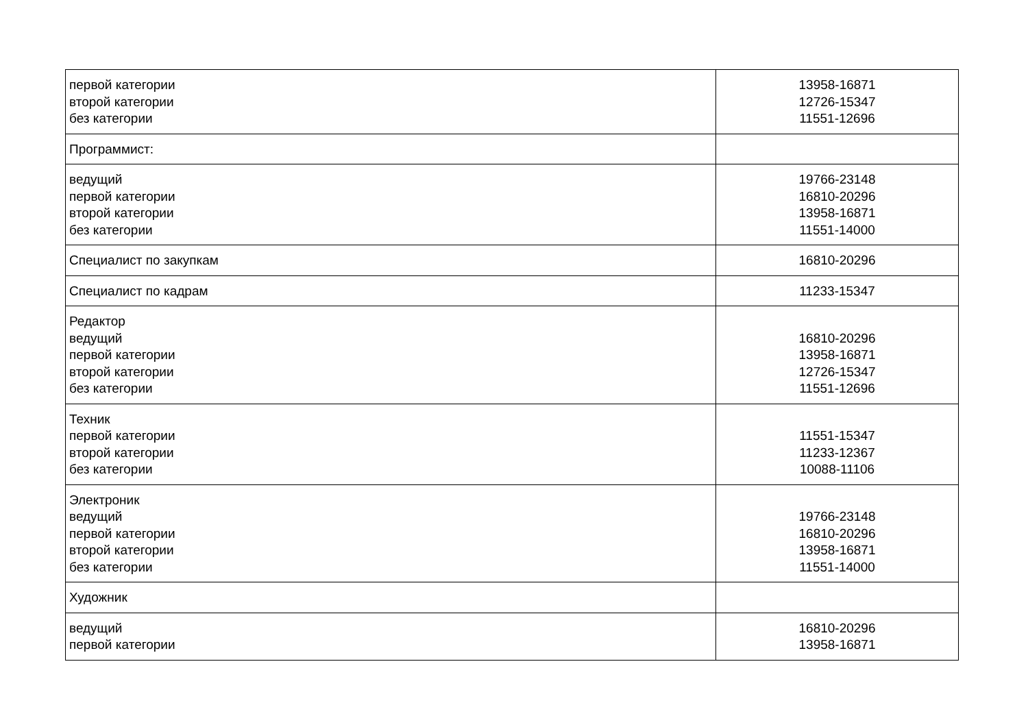| первой категории второй категории без категории | 13958-16871 12726-15347 11551-12696 |
| Программист: | |
| ведущий первой категории второй категории без категории | 19766-23148 16810-20296 13958-16871 11551-14000 |
| Специалист по закупкам | 16810-20296 |
| Специалист по кадрам | 11233-15347 |
| Редактор ведущий первой категории второй категории без категории | 16810-20296 13958-16871 12726-15347 11551-12696 |
| Техник первой категории второй категории без категории | 11551-15347 11233-12367 10088-11106 |
| Электроник ведущий первой категории второй категории без категории | 19766-23148 16810-20296 13958-16871 11551-14000 |
| Художник | |
| ведущий первой категории | 16810-20296 13958-16871 |